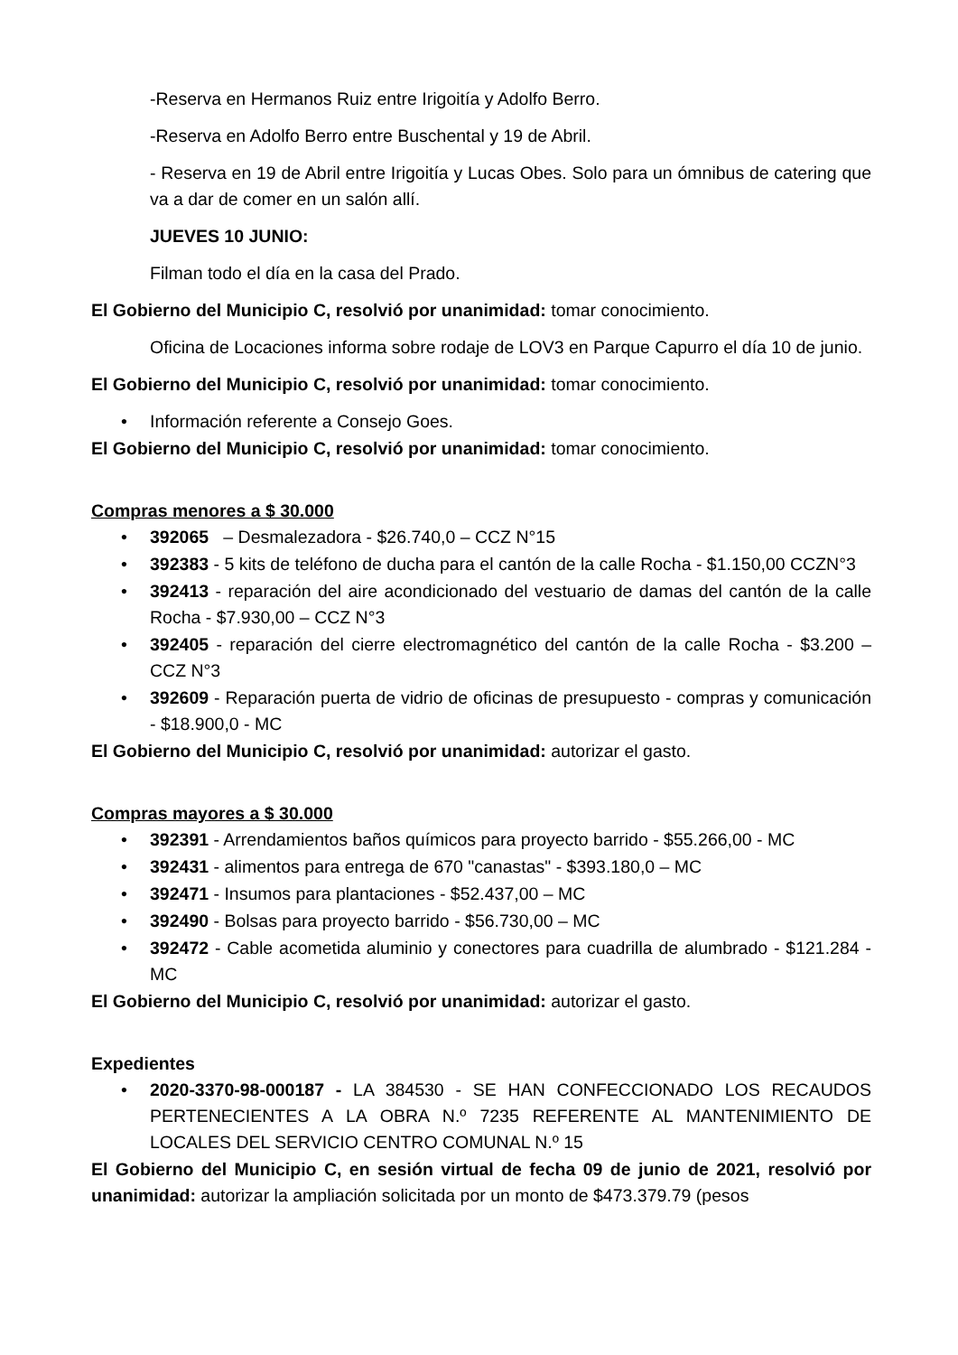-Reserva en Hermanos Ruiz entre Irigoitía y Adolfo Berro.
-Reserva en Adolfo Berro entre Buschental y 19 de Abril.
- Reserva en 19 de Abril entre Irigoitía y Lucas Obes. Solo para un ómnibus de catering que va a dar de comer en un salón allí.
JUEVES 10 JUNIO:
Filman todo el día en la casa del Prado.
El Gobierno del Municipio C, resolvió por unanimidad: tomar conocimiento.
Oficina de Locaciones informa sobre rodaje de LOV3 en Parque Capurro el día 10 de junio.
El Gobierno del Municipio C, resolvió por unanimidad: tomar conocimiento.
• Información referente a Consejo Goes.
El Gobierno del Municipio C, resolvió por unanimidad: tomar conocimiento.
Compras menores a $ 30.000
• 392065 – Desmalezadora - $26.740,0 – CCZ N°15
• 392383 - 5 kits de teléfono de ducha para el cantón de la calle Rocha - $1.150,00 CCZN°3
• 392413 - reparación del aire acondicionado del vestuario de damas del cantón de la calle Rocha - $7.930,00 – CCZ N°3
• 392405 - reparación del cierre electromagnético del cantón de la calle Rocha - $3.200 – CCZ N°3
• 392609 - Reparación puerta de vidrio de oficinas de presupuesto - compras y comunicación - $18.900,0 - MC
El Gobierno del Municipio C, resolvió por unanimidad: autorizar el gasto.
Compras mayores a $ 30.000
• 392391 - Arrendamientos baños químicos para proyecto barrido - $55.266,00 - MC
• 392431 - alimentos para entrega de 670 "canastas" - $393.180,0 – MC
• 392471 - Insumos para plantaciones - $52.437,00 – MC
• 392490 - Bolsas para proyecto barrido - $56.730,00 – MC
• 392472 - Cable acometida aluminio y conectores para cuadrilla de alumbrado - $121.284 - MC
El Gobierno del Municipio C, resolvió por unanimidad: autorizar el gasto.
Expedientes
• 2020-3370-98-000187 - LA 384530 - SE HAN CONFECCIONADO LOS RECAUDOS PERTENECIENTES A LA OBRA N.º 7235 REFERENTE AL MANTENIMIENTO DE LOCALES DEL SERVICIO CENTRO COMUNAL N.º 15
El Gobierno del Municipio C, en sesión virtual de fecha 09 de junio de 2021, resolvió por unanimidad: autorizar la ampliación solicitada por un monto de $473.379.79 (pesos